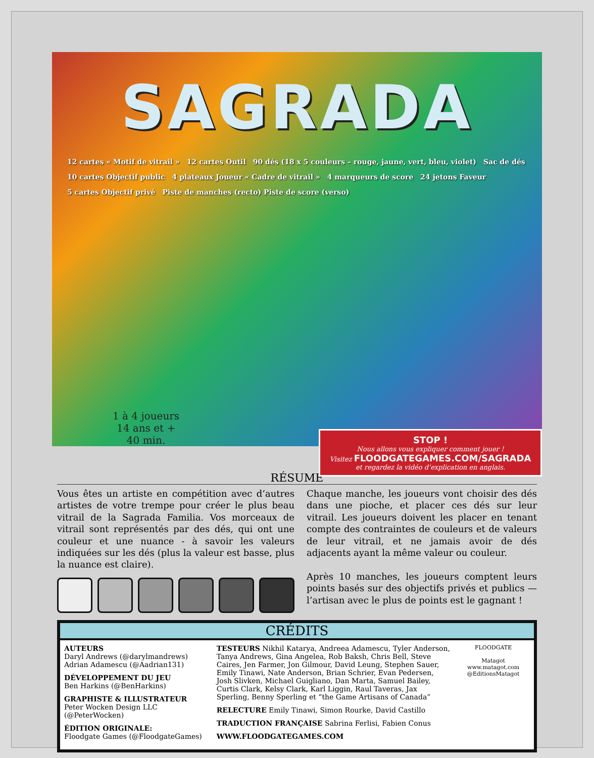SAGRADA
12 cartes « Motif de vitrail » 12 cartes Outil 90 dés (18 x 5 couleurs – rouge, jaune, vert, bleu, violet) Sac de dés 10 cartes Objectif public 4 plateaux Joueur « Cadre de vitrail » 4 marqueurs de score 24 jetons Faveur 5 cartes Objectif privé Piste de manches (recto) Piste de score (verso)
1 à 4 joueurs
14 ans et +
40 min.
STOP !
Nous allons vous expliquer comment jouer !
Visitez FLOODGATEGAMES.COM/SAGRADA
et regardez la vidéo d’explication en anglais.
RÉSUMÉ
Vous êtes un artiste en compétition avec d’autres artistes de votre trempe pour créer le plus beau vitrail de la Sagrada Familia. Vos morceaux de vitrail sont représentés par des dés, qui ont une couleur et une nuance - à savoir les valeurs indiquées sur les dés (plus la valeur est basse, plus la nuance est claire).
Chaque manche, les joueurs vont choisir des dés dans une pioche, et placer ces dés sur leur vitrail. Les joueurs doivent les placer en tenant compte des contraintes de couleurs et de valeurs de leur vitrail, et ne jamais avoir de dés adjacents ayant la même valeur ou couleur.
Après 10 manches, les joueurs comptent leurs points basés sur des objectifs privés et publics — l’artisan avec le plus de points est le gagnant !
CRÉDITS
AUTEURS
Daryl Andrews (@darylmandrews)
Adrian Adamescu (@Aadrian131)
DÉVELOPPEMENT DU JEU
Ben Harkins (@BenHarkins)
GRAPHISTE & ILLUSTRATEUR
Peter Wocken Design LLC (@PeterWocken)
ÉDITION ORIGINALE:
Floodgate Games (@FloodgateGames)
TESTEURS Nikhil Katarya, Andreea Adamescu, Tyler Anderson, Tanya Andrews, Gina Angelea, Rob Baksh, Chris Bell, Steve Caires, Jen Farmer, Jon Gilmour, David Leung, Stephen Sauer, Emily Tinawi, Nate Anderson, Brian Schrier, Evan Pedersen, Josh Slivken, Michael Guigliano, Dan Marta, Samuel Bailey, Curtis Clark, Kelsy Clark, Karl Liggin, Raul Taveras, Jax Sperling, Benny Sperling et “the Game Artisans of Canada”
RELECTURE Emily Tinawi, Simon Rourke, David Castillo
TRADUCTION FRANÇAISE Sabrina Ferlisi, Fabien Conus
WWW.FLOODGATEGAMES.COM
FLOODGATE
Matagot
www.matagot.com
@EditionsMatagot